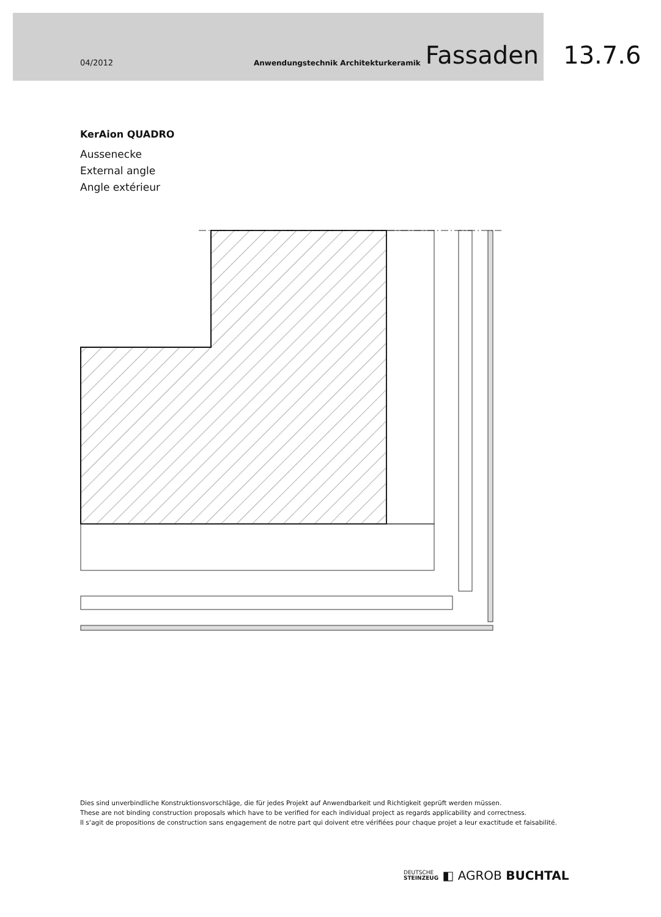04/2012 Anwendungstechnik Architekturkeramik Fassaden 13.7.6
KerAion QUADRO
Aussenecke
External angle
Angle extérieur
Dies sind unverbindliche Konstruktionsvorschläge, die für jedes Projekt auf Anwendbarkeit und Richtigkeit geprüft werden müssen.
These are not binding construction proposals which have to be verified for each individual project as regards applicability and correctness.
Il s‘agit de propositions de construction sans engagement de notre part qui doivent etre vérifiées pour chaque projet a leur exactitude et faisabilité.
DEUTSCHE
STEINZEUG ◧ AGROB BUCHTAL